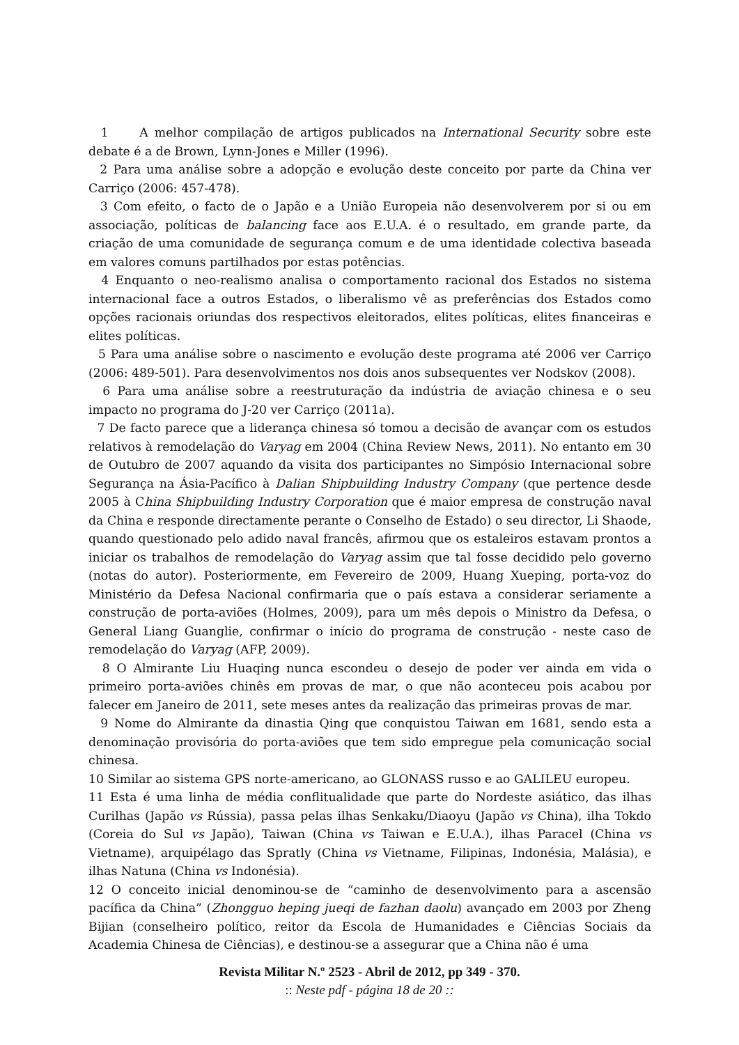1 A melhor compilação de artigos publicados na International Security sobre este debate é a de Brown, Lynn-Jones e Miller (1996).
2 Para uma análise sobre a adopção e evolução deste conceito por parte da China ver Carriço (2006: 457-478).
3 Com efeito, o facto de o Japão e a União Europeia não desenvolverem por si ou em associação, políticas de balancing face aos E.U.A. é o resultado, em grande parte, da criação de uma comunidade de segurança comum e de uma identidade colectiva baseada em valores comuns partilhados por estas potências.
4 Enquanto o neo-realismo analisa o comportamento racional dos Estados no sistema internacional face a outros Estados, o liberalismo vê as preferências dos Estados como opções racionais oriundas dos respectivos eleitorados, elites políticas, elites financeiras e elites políticas.
5 Para uma análise sobre o nascimento e evolução deste programa até 2006 ver Carriço (2006: 489-501). Para desenvolvimentos nos dois anos subsequentes ver Nodskov (2008).
6 Para uma análise sobre a reestruturação da indústria de aviação chinesa e o seu impacto no programa do J-20 ver Carriço (2011a).
7 De facto parece que a liderança chinesa só tomou a decisão de avançar com os estudos relativos à remodelação do Varyag em 2004 (China Review News, 2011). No entanto em 30 de Outubro de 2007 aquando da visita dos participantes no Simpósio Internacional sobre Segurança na Ásia-Pacífico à Dalian Shipbuilding Industry Company (que pertence desde 2005 à China Shipbuilding Industry Corporation que é maior empresa de construção naval da China e responde directamente perante o Conselho de Estado) o seu director, Li Shaode, quando questionado pelo adido naval francês, afirmou que os estaleiros estavam prontos a iniciar os trabalhos de remodelação do Varyag assim que tal fosse decidido pelo governo (notas do autor). Posteriormente, em Fevereiro de 2009, Huang Xueping, porta-voz do Ministério da Defesa Nacional confirmaria que o país estava a considerar seriamente a construção de porta-aviões (Holmes, 2009), para um mês depois o Ministro da Defesa, o General Liang Guanglie, confirmar o início do programa de construção - neste caso de remodelação do Varyag (AFP, 2009).
8 O Almirante Liu Huaqing nunca escondeu o desejo de poder ver ainda em vida o primeiro porta-aviões chinês em provas de mar, o que não aconteceu pois acabou por falecer em Janeiro de 2011, sete meses antes da realização das primeiras provas de mar.
9 Nome do Almirante da dinastia Qing que conquistou Taiwan em 1681, sendo esta a denominação provisória do porta-aviões que tem sido empregue pela comunicação social chinesa.
10 Similar ao sistema GPS norte-americano, ao GLONASS russo e ao GALILEU europeu.
11 Esta é uma linha de média conflitualidade que parte do Nordeste asiático, das ilhas Curilhas (Japão vs Rússia), passa pelas ilhas Senkaku/Diaoyu (Japão vs China), ilha Tokdo (Coreia do Sul vs Japão), Taiwan (China vs Taiwan e E.U.A.), ilhas Paracel (China vs Vietname), arquipélago das Spratly (China vs Vietname, Filipinas, Indonésia, Malásia), e ilhas Natuna (China vs Indonésia).
12 O conceito inicial denominou-se de “caminho de desenvolvimento para a ascensão pacífica da China” (Zhongguo heping jueqi de fazhan daolu) avançado em 2003 por Zheng Bijian (conselheiro político, reitor da Escola de Humanidades e Ciências Sociais da Academia Chinesa de Ciências), e destinou-se a assegurar que a China não é uma
Revista Militar N.º 2523 - Abril de 2012, pp 349 - 370.
:: Neste pdf - página 18 de 20 ::